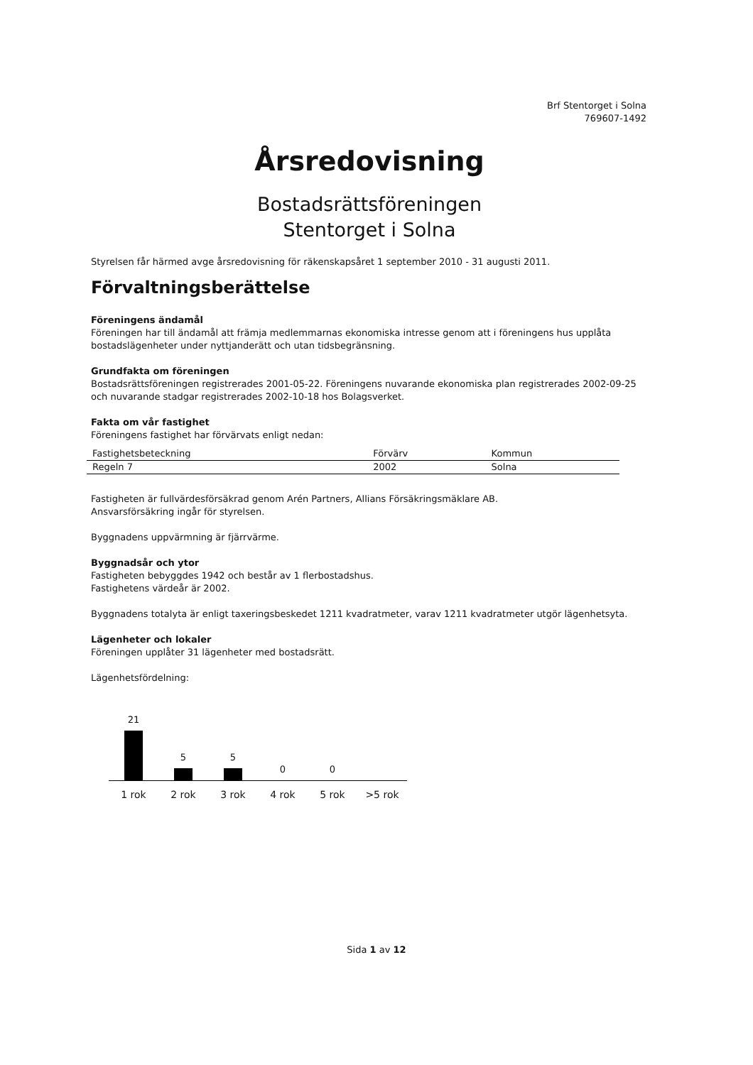Brf Stentorget i Solna
769607-1492
Årsredovisning
Bostadsrättsföreningen
Stentorget i Solna
Styrelsen får härmed avge årsredovisning för räkenskapsåret 1 september 2010 - 31 augusti 2011.
Förvaltningsberättelse
Föreningens ändamål
Föreningen har till ändamål att främja medlemmarnas ekonomiska intresse genom att i föreningens hus upplåta bostadslägenheter under nyttjanderätt och utan tidsbegränsning.
Grundfakta om föreningen
Bostadsrättsföreningen registrerades 2001-05-22. Föreningens nuvarande ekonomiska plan registrerades 2002-09-25 och nuvarande stadgar registrerades 2002-10-18 hos Bolagsverket.
Fakta om vår fastighet
Föreningens fastighet har förvärvats enligt nedan:
| Fastighetsbeteckning | Förvärv | Kommun |
| --- | --- | --- |
| Regeln 7 | 2002 | Solna |
Fastigheten är fullvärdesförsäkrad genom Arén Partners, Allians Försäkringsmäklare AB.
Ansvarsförsäkring ingår för styrelsen.
Byggnadens uppvärmning är fjärrvärme.
Byggnadsår och ytor
Fastigheten bebyggdes 1942 och består av 1 flerbostadshus.
Fastighetens värdeår är 2002.
Byggnadens totalyta är enligt taxeringsbeskedet 1211 kvadratmeter, varav 1211 kvadratmeter utgör lägenhetsyta.
Lägenheter och lokaler
Föreningen upplåter 31 lägenheter med bostadsrätt.
Lägenhetsfördelning:
21
5
5
0
0
1 rok 2 rok 3 rok 4 rok 5 rok >5 rok
Sida 1 av 12